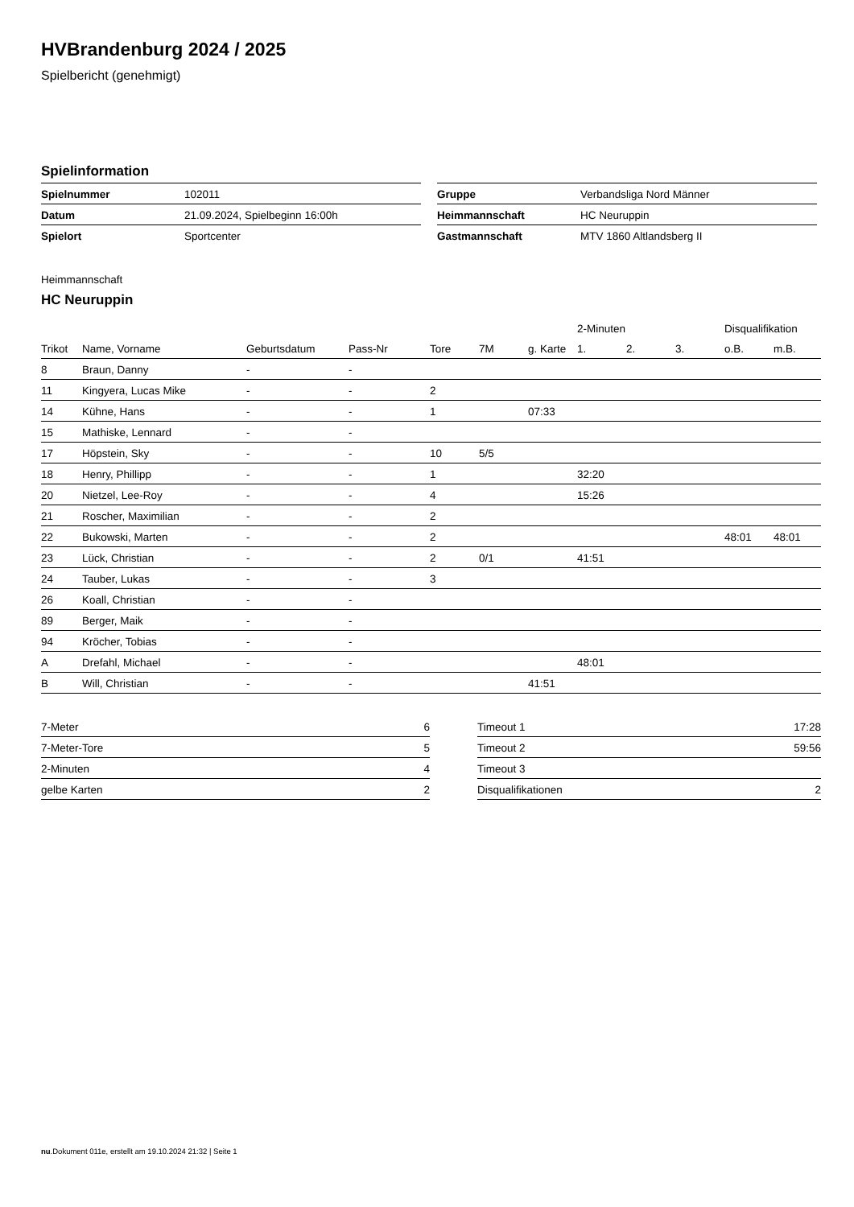HVBrandenburg 2024 / 2025
Spielbericht (genehmigt)
Spielinformation
| Spielnummer | 102011 |
| Datum | 21.09.2024, Spielbeginn 16:00h |
| Spielort | Sportcenter |
| Gruppe | Verbandsliga Nord Männer |
| Heimmannschaft | HC Neuruppin |
| Gastmannschaft | MTV 1860 Altlandsberg II |
Heimmannschaft
HC Neuruppin
| | | | | | | | 2-Minuten | | | Disqualifikation | |
| --- | --- | --- | --- | --- | --- | --- | --- | --- | --- | --- | --- |
| Trikot | Name, Vorname | Geburtsdatum | Pass-Nr | Tore | 7M | g. Karte | 1. | 2. | 3. | o.B. | m.B. |
| 8 | Braun, Danny | - | - | | | | | | | | |
| 11 | Kingyera, Lucas Mike | - | - | 2 | | | | | | | |
| 14 | Kühne, Hans | - | - | 1 | | 07:33 | | | | | |
| 15 | Mathiske, Lennard | - | - | | | | | | | | |
| 17 | Höpstein, Sky | - | - | 10 | 5/5 | | | | | | |
| 18 | Henry, Phillipp | - | - | 1 | | | 32:20 | | | | |
| 20 | Nietzel, Lee-Roy | - | - | 4 | | | 15:26 | | | | |
| 21 | Roscher, Maximilian | - | - | 2 | | | | | | | |
| 22 | Bukowski, Marten | - | - | 2 | | | | | | 48:01 | 48:01 |
| 23 | Lück, Christian | - | - | 2 | 0/1 | | 41:51 | | | | |
| 24 | Tauber, Lukas | - | - | 3 | | | | | | | |
| 26 | Koall, Christian | - | - | | | | | | | | |
| 89 | Berger, Maik | - | - | | | | | | | | |
| 94 | Kröcher, Tobias | - | - | | | | | | | | |
| A | Drefahl, Michael | - | - | | | | 48:01 | | | | |
| B | Will, Christian | - | - | | | 41:51 | | | | | |
| 7-Meter | 6 |
| 7-Meter-Tore | 5 |
| 2-Minuten | 4 |
| gelbe Karten | 2 |
| Timeout 1 | 17:28 |
| Timeout 2 | 59:56 |
| Timeout 3 | |
| Disqualifikationen | 2 |
nu.Dokument 011e, erstellt am 19.10.2024 21:32 | Seite 1